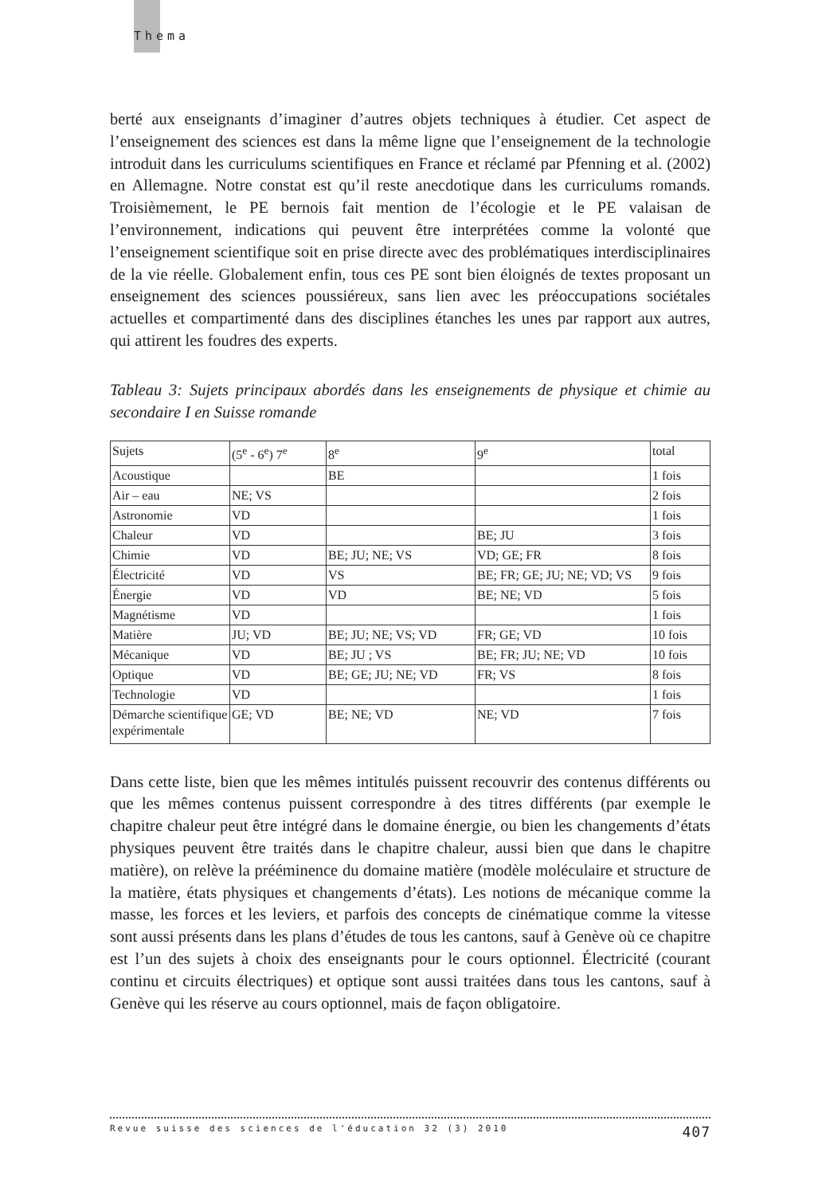Thema
berté aux enseignants d’imaginer d’autres objets techniques à étudier. Cet aspect de l’enseignement des sciences est dans la même ligne que l’enseignement de la technologie introduit dans les curriculums scientifiques en France et réclamé par Pfenning et al. (2002) en Allemagne. Notre constat est qu’il reste anecdotique dans les curriculums romands. Troisièmement, le PE bernois fait mention de l’écologie et le PE valaisan de l’environnement, indications qui peuvent être interprétées comme la volonté que l’enseignement scientifique soit en prise directe avec des problématiques interdisciplinaires de la vie réelle. Globalement enfin, tous ces PE sont bien éloignés de textes proposant un enseignement des sciences poussiéreux, sans lien avec les préoccupations sociétales actuelles et compartimenté dans des disciplines étanches les unes par rapport aux autres, qui attirent les foudres des experts.
Tableau 3: Sujets principaux abordés dans les enseignements de physique et chimie au secondaire I en Suisse romande
| Sujets | (5<sup>e</sup> - 6<sup>e</sup>) 7<sup>e</sup> | 8<sup>e</sup> | 9<sup>e</sup> | total |
| Acoustique | | BE | | 1 fois |
| Air – eau | NE; VS | | | 2 fois |
| Astronomie | VD | | | 1 fois |
| Chaleur | VD | | BE; JU | 3 fois |
| Chimie | VD | BE; JU; NE; VS | VD; GE; FR | 8 fois |
| Électricité | VD | VS | BE; FR; GE; JU; NE; VD; VS | 9 fois |
| Énergie | VD | VD | BE; NE; VD | 5 fois |
| Magnétisme | VD | | | 1 fois |
| Matière | JU; VD | BE; JU; NE; VS; VD | FR; GE; VD | 10 fois |
| Mécanique | VD | BE; JU ; VS | BE; FR; JU; NE; VD | 10 fois |
| Optique | VD | BE; GE; JU; NE; VD | FR; VS | 8 fois |
| Technologie | VD | | | 1 fois |
| Démarche scientifique expérimentale | GE; VD | BE; NE; VD | NE; VD | 7 fois |
Dans cette liste, bien que les mêmes intitulés puissent recouvrir des contenus différents ou que les mêmes contenus puissent correspondre à des titres différents (par exemple le chapitre chaleur peut être intégré dans le domaine énergie, ou bien les changements d’états physiques peuvent être traités dans le chapitre chaleur, aussi bien que dans le chapitre matière), on relève la prééminence du domaine matière (modèle moléculaire et structure de la matière, états physiques et changements d’états). Les notions de mécanique comme la masse, les forces et les leviers, et parfois des concepts de cinématique comme la vitesse sont aussi présents dans les plans d’études de tous les cantons, sauf à Genève où ce chapitre est l’un des sujets à choix des enseignants pour le cours optionnel. Électricité (courant continu et circuits électriques) et optique sont aussi traitées dans tous les cantons, sauf à Genève qui les réserve au cours optionnel, mais de façon obligatoire.
Revue suisse des sciences de l'éducation 32 (3) 2010 407